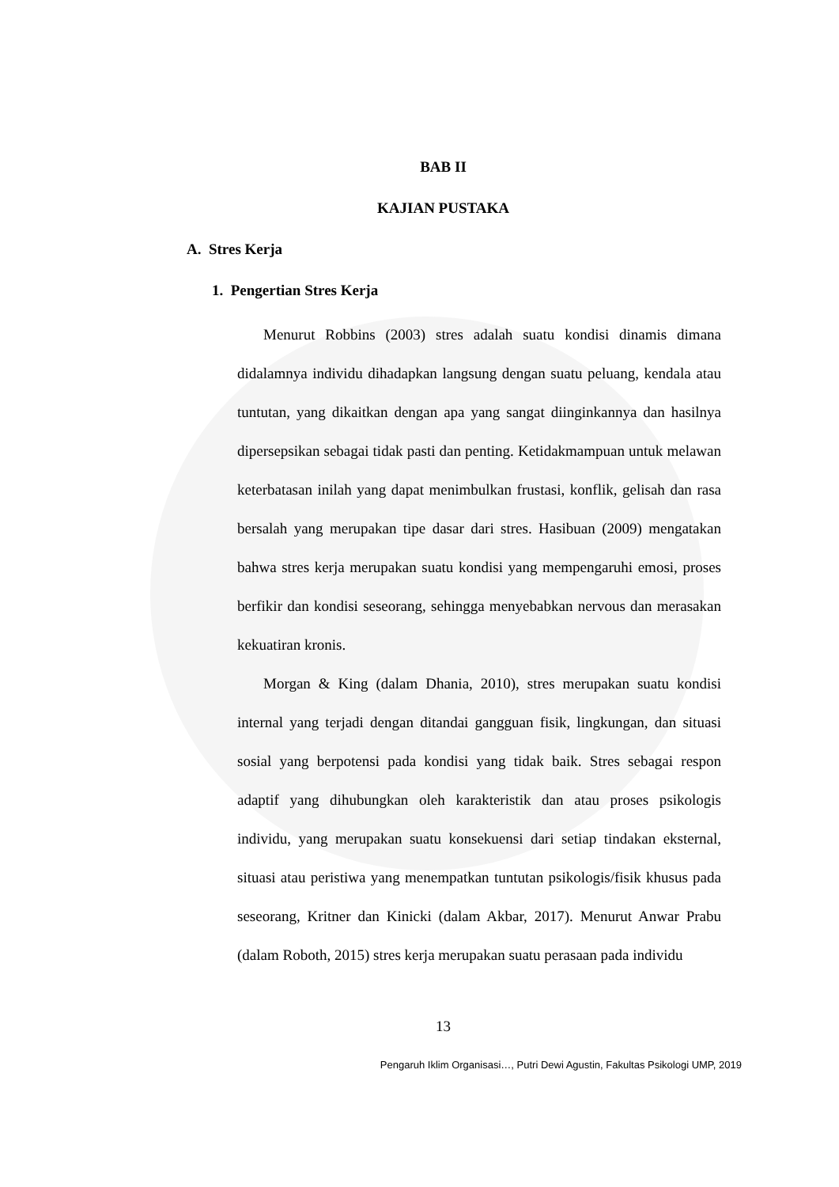BAB II
KAJIAN PUSTAKA
A. Stres Kerja
1. Pengertian Stres Kerja
Menurut Robbins (2003) stres adalah suatu kondisi dinamis dimana didalamnya individu dihadapkan langsung dengan suatu peluang, kendala atau tuntutan, yang dikaitkan dengan apa yang sangat diinginkannya dan hasilnya dipersepsikan sebagai tidak pasti dan penting. Ketidakmampuan untuk melawan keterbatasan inilah yang dapat menimbulkan frustasi, konflik, gelisah dan rasa bersalah yang merupakan tipe dasar dari stres. Hasibuan (2009) mengatakan bahwa stres kerja merupakan suatu kondisi yang mempengaruhi emosi, proses berfikir dan kondisi seseorang, sehingga menyebabkan nervous dan merasakan kekuatiran kronis.
Morgan & King (dalam Dhania, 2010), stres merupakan suatu kondisi internal yang terjadi dengan ditandai gangguan fisik, lingkungan, dan situasi sosial yang berpotensi pada kondisi yang tidak baik. Stres sebagai respon adaptif yang dihubungkan oleh karakteristik dan atau proses psikologis individu, yang merupakan suatu konsekuensi dari setiap tindakan eksternal, situasi atau peristiwa yang menempatkan tuntutan psikologis/fisik khusus pada seseorang, Kritner dan Kinicki (dalam Akbar, 2017). Menurut Anwar Prabu (dalam Roboth, 2015) stres kerja merupakan suatu perasaan pada individu
13
Pengaruh Iklim Organisasi…, Putri Dewi Agustin, Fakultas Psikologi UMP, 2019